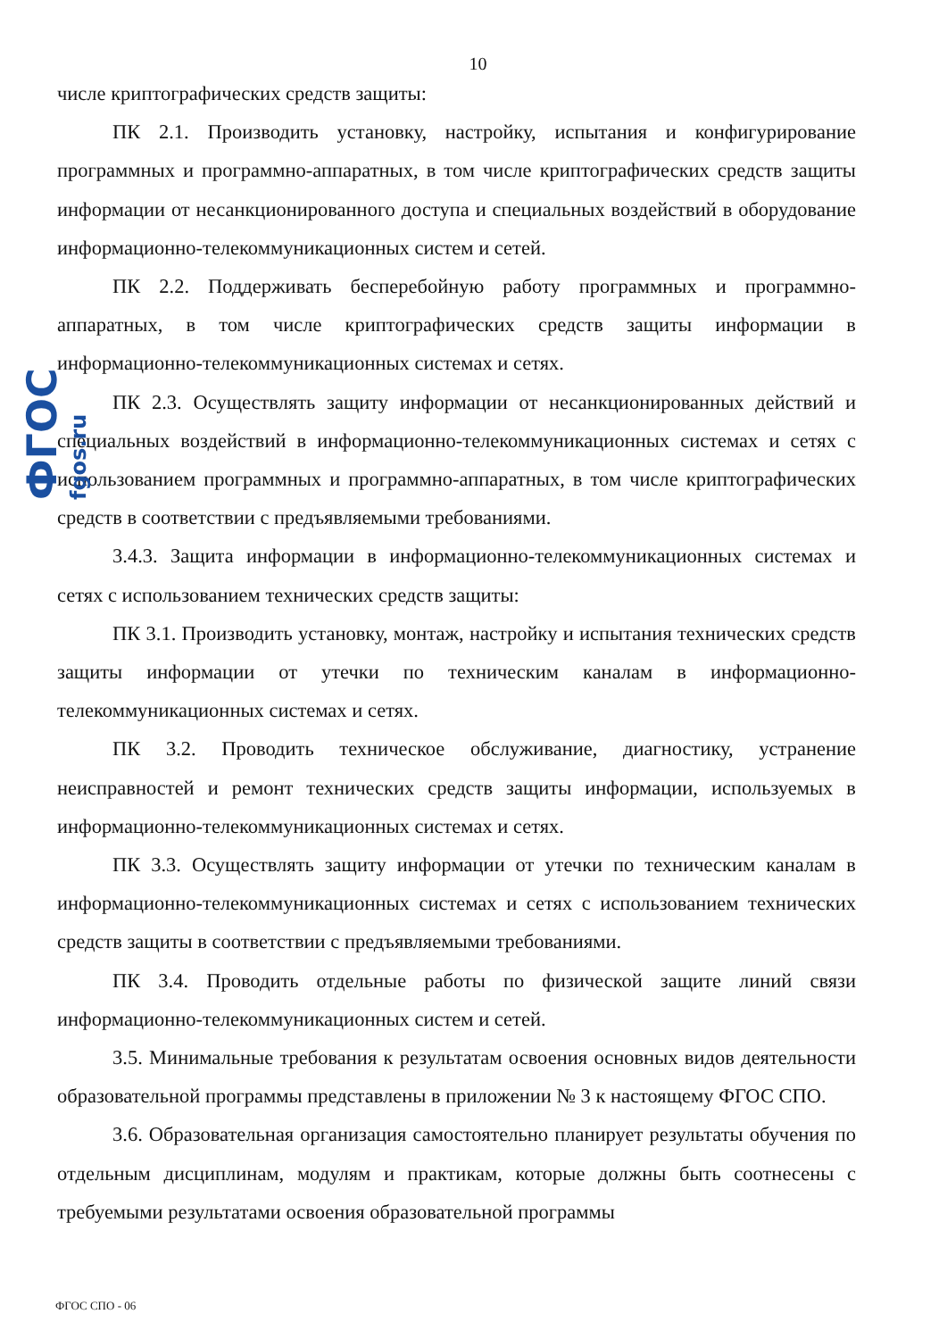ФГОС fgos.ru
10
числе криптографических средств защиты:
ПК 2.1. Производить установку, настройку, испытания и конфигурирование программных и программно-аппаратных, в том числе криптографических средств защиты информации от несанкционированного доступа и специальных воздействий в оборудование информационно-телекоммуникационных систем и сетей.
ПК 2.2. Поддерживать бесперебойную работу программных и программно-аппаратных, в том числе криптографических средств защиты информации в информационно-телекоммуникационных системах и сетях.
ПК 2.3. Осуществлять защиту информации от несанкционированных действий и специальных воздействий в информационно-телекоммуникационных системах и сетях с использованием программных и программно-аппаратных, в том числе криптографических средств в соответствии с предъявляемыми требованиями.
3.4.3. Защита информации в информационно-телекоммуникационных системах и сетях с использованием технических средств защиты:
ПК 3.1. Производить установку, монтаж, настройку и испытания технических средств защиты информации от утечки по техническим каналам в информационно-телекоммуникационных системах и сетях.
ПК 3.2. Проводить техническое обслуживание, диагностику, устранение неисправностей и ремонт технических средств защиты информации, используемых в информационно-телекоммуникационных системах и сетях.
ПК 3.3. Осуществлять защиту информации от утечки по техническим каналам в информационно-телекоммуникационных системах и сетях с использованием технических средств защиты в соответствии с предъявляемыми требованиями.
ПК 3.4. Проводить отдельные работы по физической защите линий связи информационно-телекоммуникационных систем и сетей.
3.5. Минимальные требования к результатам освоения основных видов деятельности образовательной программы представлены в приложении № 3 к настоящему ФГОС СПО.
3.6. Образовательная организация самостоятельно планирует результаты обучения по отдельным дисциплинам, модулям и практикам, которые должны быть соотнесены с требуемыми результатами освоения образовательной программы
ФГОС СПО - 06